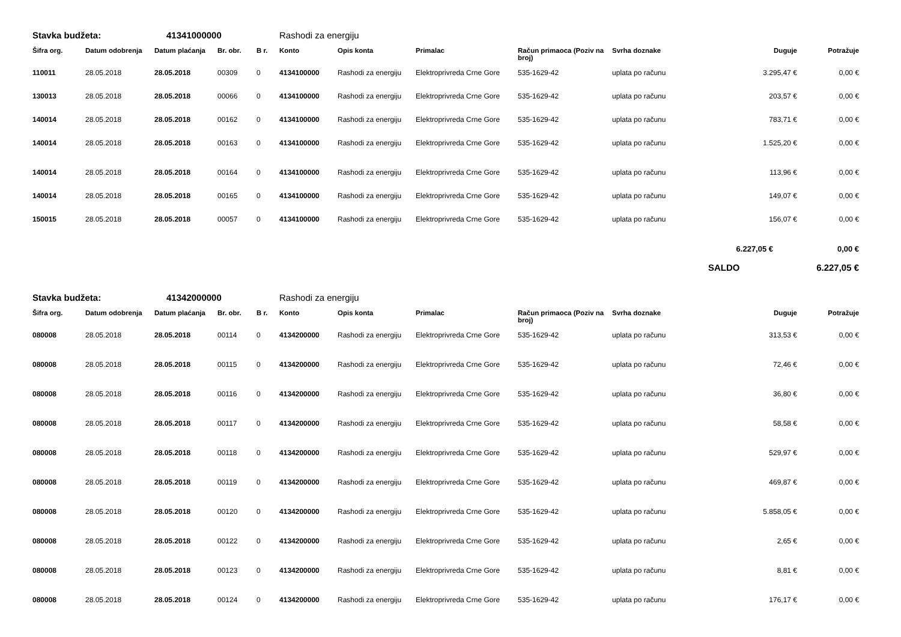| Stavka budžeta: | | 41341000000 | | | Rashodi za energiju | | | | | | |
| Šifra org. | Datum odobrenja | Datum plaćanja | Br. obr. | B r. | Konto | Opis konta | Primalac | Račun primaoca (Poziv na broj) | Svrha doznake | Duguje | Potražuje |
| 110011 | 28.05.2018 | 28.05.2018 | 00309 | 0 | 4134100000 | Rashodi za energiju | Elektroprivreda Crne Gore | 535-1629-42 | uplata po računu | 3.295,47 € | 0,00 € |
| 130013 | 28.05.2018 | 28.05.2018 | 00066 | 0 | 4134100000 | Rashodi za energiju | Elektroprivreda Crne Gore | 535-1629-42 | uplata po računu | 203,57 € | 0,00 € |
| 140014 | 28.05.2018 | 28.05.2018 | 00162 | 0 | 4134100000 | Rashodi za energiju | Elektroprivreda Crne Gore | 535-1629-42 | uplata po računu | 783,71 € | 0,00 € |
| 140014 | 28.05.2018 | 28.05.2018 | 00163 | 0 | 4134100000 | Rashodi za energiju | Elektroprivreda Crne Gore | 535-1629-42 | uplata po računu | 1.525,20 € | 0,00 € |
| 140014 | 28.05.2018 | 28.05.2018 | 00164 | 0 | 4134100000 | Rashodi za energiju | Elektroprivreda Crne Gore | 535-1629-42 | uplata po računu | 113,96 € | 0,00 € |
| 140014 | 28.05.2018 | 28.05.2018 | 00165 | 0 | 4134100000 | Rashodi za energiju | Elektroprivreda Crne Gore | 535-1629-42 | uplata po računu | 149,07 € | 0,00 € |
| 150015 | 28.05.2018 | 28.05.2018 | 00057 | 0 | 4134100000 | Rashodi za energiju | Elektroprivreda Crne Gore | 535-1629-42 | uplata po računu | 156,07 € | 0,00 € |
| | | | | | | | | | | 6.227,05 € | 0,00 € |
| | | | | | | | | | | SALDO | 6.227,05 € |
| Stavka budžeta: | | 41342000000 | | | Rashodi za energiju | | | | | | |
| Šifra org. | Datum odobrenja | Datum plaćanja | Br. obr. | B r. | Konto | Opis konta | Primalac | Račun primaoca (Poziv na broj) | Svrha doznake | Duguje | Potražuje |
| 080008 | 28.05.2018 | 28.05.2018 | 00114 | 0 | 4134200000 | Rashodi za energiju | Elektroprivreda Crne Gore | 535-1629-42 | uplata po računu | 313,53 € | 0,00 € |
| 080008 | 28.05.2018 | 28.05.2018 | 00115 | 0 | 4134200000 | Rashodi za energiju | Elektroprivreda Crne Gore | 535-1629-42 | uplata po računu | 72,46 € | 0,00 € |
| 080008 | 28.05.2018 | 28.05.2018 | 00116 | 0 | 4134200000 | Rashodi za energiju | Elektroprivreda Crne Gore | 535-1629-42 | uplata po računu | 36,80 € | 0,00 € |
| 080008 | 28.05.2018 | 28.05.2018 | 00117 | 0 | 4134200000 | Rashodi za energiju | Elektroprivreda Crne Gore | 535-1629-42 | uplata po računu | 58,58 € | 0,00 € |
| 080008 | 28.05.2018 | 28.05.2018 | 00118 | 0 | 4134200000 | Rashodi za energiju | Elektroprivreda Crne Gore | 535-1629-42 | uplata po računu | 529,97 € | 0,00 € |
| 080008 | 28.05.2018 | 28.05.2018 | 00119 | 0 | 4134200000 | Rashodi za energiju | Elektroprivreda Crne Gore | 535-1629-42 | uplata po računu | 469,87 € | 0,00 € |
| 080008 | 28.05.2018 | 28.05.2018 | 00120 | 0 | 4134200000 | Rashodi za energiju | Elektroprivreda Crne Gore | 535-1629-42 | uplata po računu | 5.858,05 € | 0,00 € |
| 080008 | 28.05.2018 | 28.05.2018 | 00122 | 0 | 4134200000 | Rashodi za energiju | Elektroprivreda Crne Gore | 535-1629-42 | uplata po računu | 2,65 € | 0,00 € |
| 080008 | 28.05.2018 | 28.05.2018 | 00123 | 0 | 4134200000 | Rashodi za energiju | Elektroprivreda Crne Gore | 535-1629-42 | uplata po računu | 8,81 € | 0,00 € |
| 080008 | 28.05.2018 | 28.05.2018 | 00124 | 0 | 4134200000 | Rashodi za energiju | Elektroprivreda Crne Gore | 535-1629-42 | uplata po računu | 176,17 € | 0,00 € |